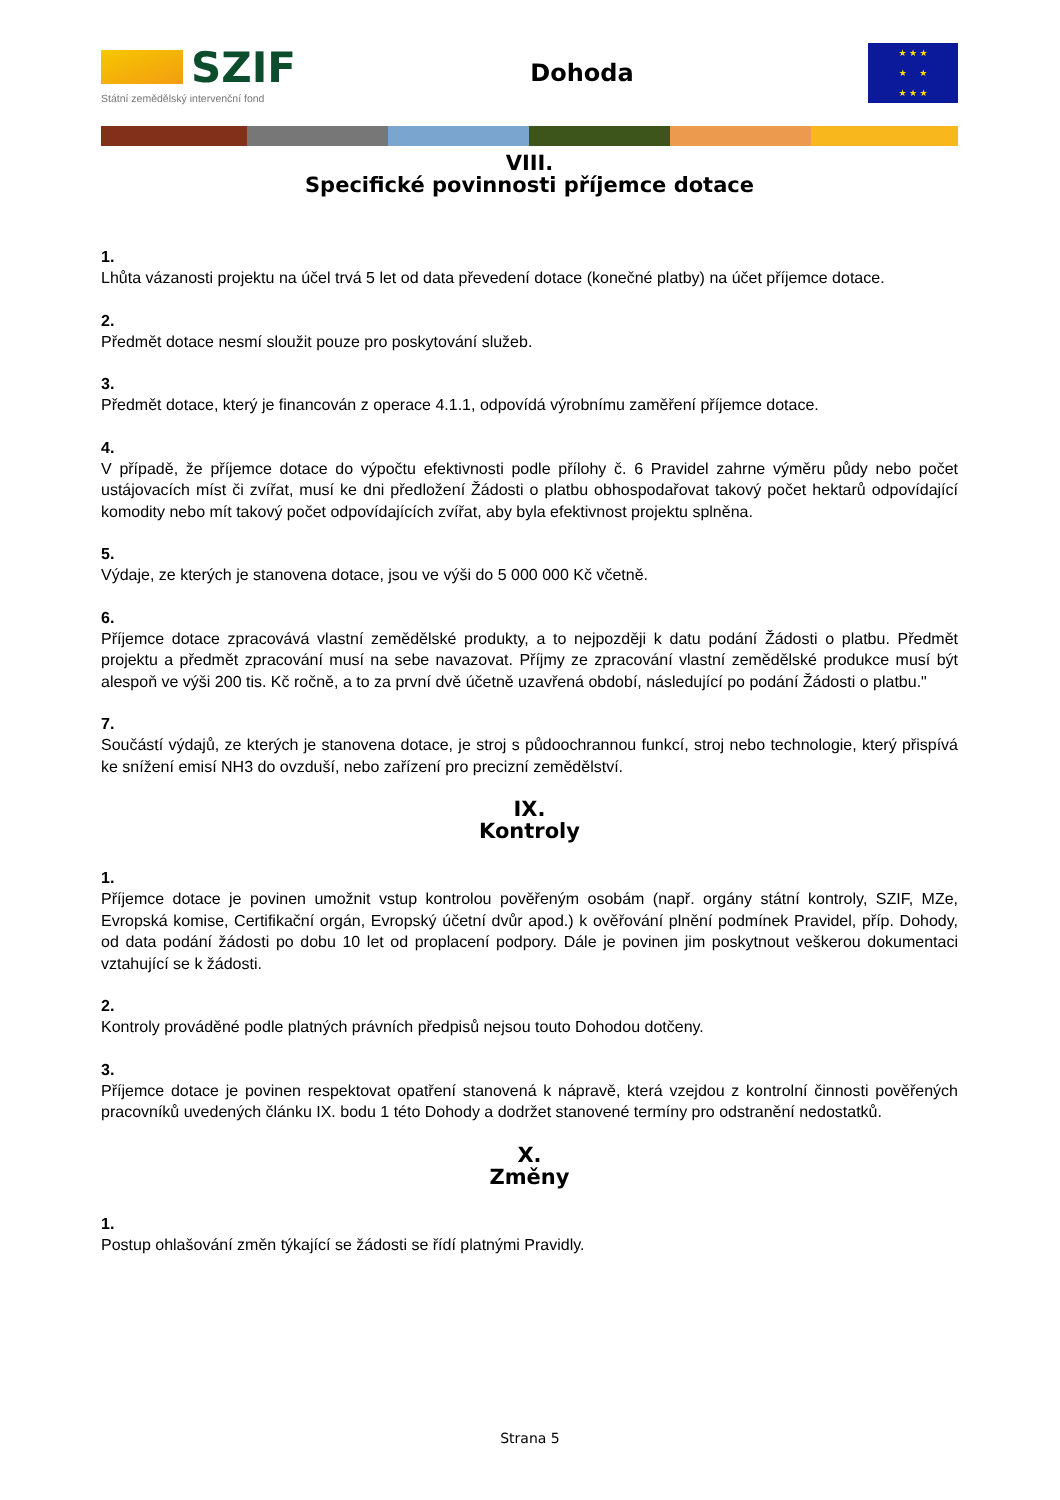SZIF
Státní zemědělský intervenční fond
Dohoda
★ ★ ★
★ ★
★ ★ ★
VIII.
Specifické povinnosti příjemce dotace
1.
Lhůta vázanosti projektu na účel trvá 5 let od data převedení dotace (konečné platby) na účet příjemce dotace.
2.
Předmět dotace nesmí sloužit pouze pro poskytování služeb.
3.
Předmět dotace, který je financován z operace 4.1.1, odpovídá výrobnímu zaměření příjemce dotace.
4.
V případě, že příjemce dotace do výpočtu efektivnosti podle přílohy č. 6 Pravidel zahrne výměru půdy nebo počet ustájovacích míst či zvířat, musí ke dni předložení Žádosti o platbu obhospodařovat takový počet hektarů odpovídající komodity nebo mít takový počet odpovídajících zvířat, aby byla efektivnost projektu splněna.
5.
Výdaje, ze kterých je stanovena dotace, jsou ve výši do 5 000 000 Kč včetně.
6.
Příjemce dotace zpracovává vlastní zemědělské produkty, a to nejpozději k datu podání Žádosti o platbu. Předmět projektu a předmět zpracování musí na sebe navazovat. Příjmy ze zpracování vlastní zemědělské produkce musí být alespoň ve výši 200 tis. Kč ročně, a to za první dvě účetně uzavřená období, následující po podání Žádosti o platbu."
7.
Součástí výdajů, ze kterých je stanovena dotace, je stroj s půdoochrannou funkcí, stroj nebo technologie, který přispívá ke snížení emisí NH3 do ovzduší, nebo zařízení pro precizní zemědělství.
IX.
Kontroly
1.
Příjemce dotace je povinen umožnit vstup kontrolou pověřeným osobám (např. orgány státní kontroly, SZIF, MZe, Evropská komise, Certifikační orgán, Evropský účetní dvůr apod.) k ověřování plnění podmínek Pravidel, příp. Dohody, od data podání žádosti po dobu 10 let od proplacení podpory. Dále je povinen jim poskytnout veškerou dokumentaci vztahující se k žádosti.
2.
Kontroly prováděné podle platných právních předpisů nejsou touto Dohodou dotčeny.
3.
Příjemce dotace je povinen respektovat opatření stanovená k nápravě, která vzejdou z kontrolní činnosti pověřených pracovníků uvedených článku IX. bodu 1 této Dohody a dodržet stanovené termíny pro odstranění nedostatků.
X.
Změny
1.
Postup ohlašování změn týkající se žádosti se řídí platnými Pravidly.
Strana 5